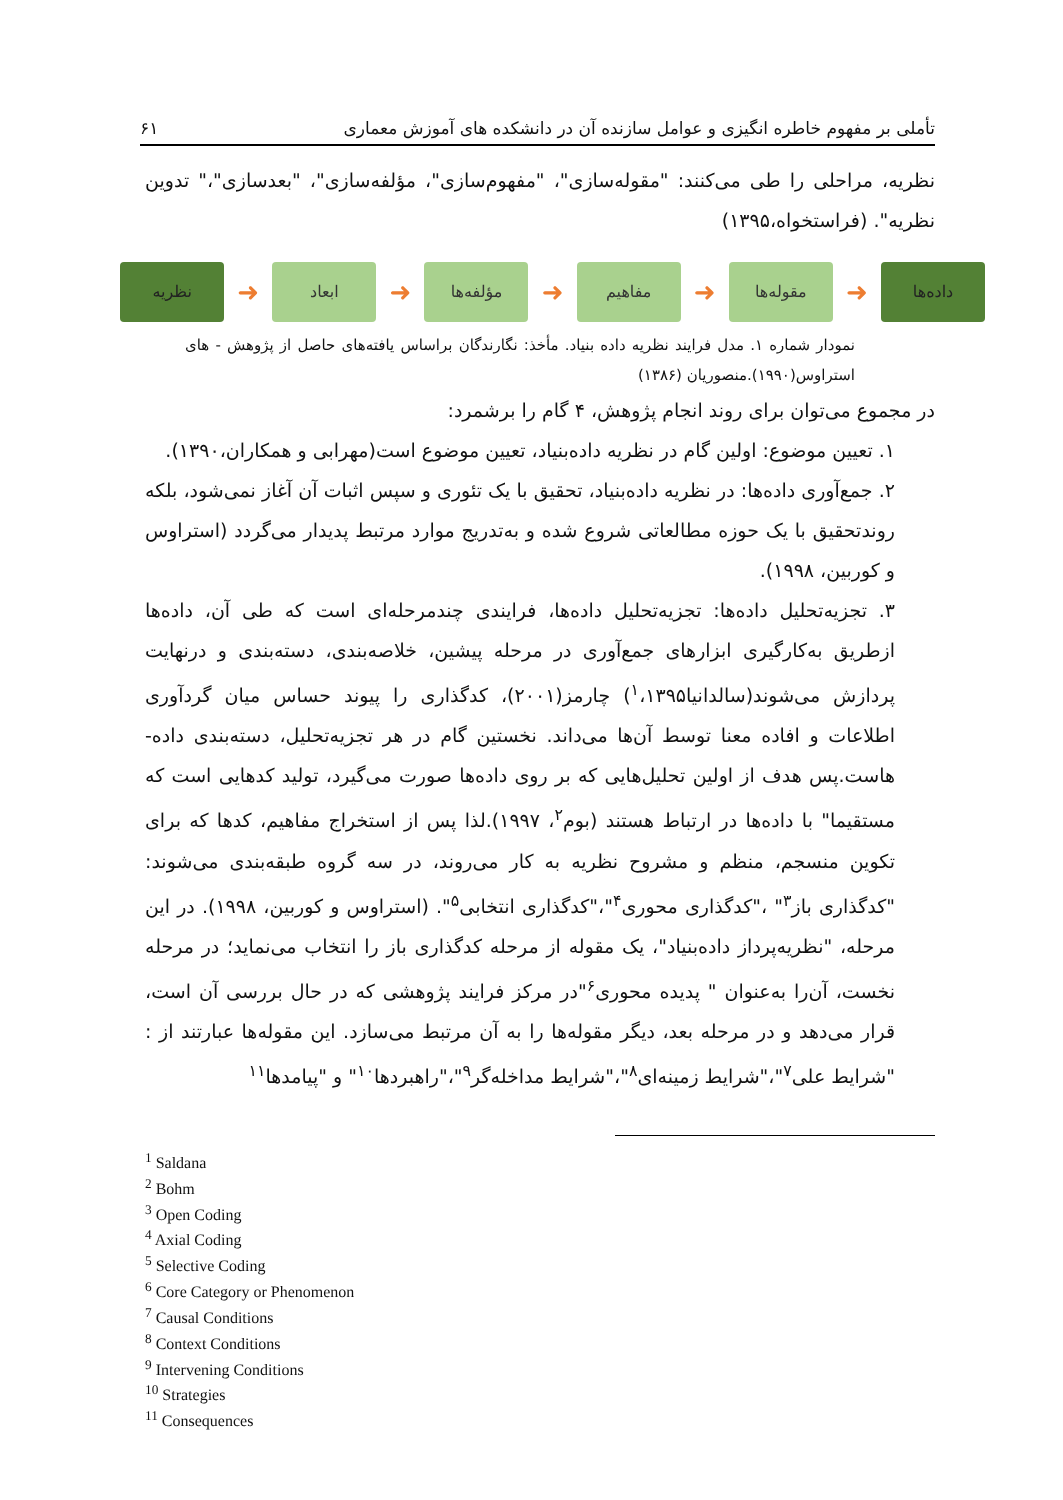تأملی بر مفهوم خاطره انگیزی و عوامل سازنده آن در دانشکده های آموزش معماری ۶۱
نظریه، مراحلی را طی می‌کنند: "مقوله‌سازی"، "مفهوم‌سازی"، مؤلفه‌سازی"، "بعدسازی"،" تدوین نظریه". (فراستخواه،۱۳۹۵)
داده‌ها
➜
مقوله‌ها
➜
مفاهیم
➜
مؤلفه‌ها
➜
ابعاد
➜
نظریه
نمودار شماره ۱. مدل فرایند نظریه داده بنیاد. مأخذ: نگارندگان براساس یافته‌های حاصل از پژوهش - های استراوس(۱۹۹۰).منصوریان (۱۳۸۶)
در مجموع می‌توان برای روند انجام پژوهش، ۴ گام را برشمرد:
۱. تعیین موضوع: اولین گام در نظریه داده‌بنیاد، تعیین موضوع است(مهرابی و همکاران،۱۳۹۰).
۲. جمع‌آوری داده‌ها: در نظریه داده‌بنیاد، تحقیق با یک تئوری و سپس اثبات آن آغاز نمی‌شود، بلکه روندتحقیق با یک حوزه مطالعاتی شروع شده و به‌تدریج موارد مرتبط پدیدار می‌گردد (استراوس و کوربین، ۱۹۹۸).
۳. تجزیه‌تحلیل داده‌ها: تجزیه‌تحلیل داده‌ها، فرایندی چندمرحله‌ای است که طی آن، داده‌ها ازطریق به‌کارگیری ابزارهای جمع‌آوری در مرحله پیشین، خلاصه‌بندی، دسته‌بندی و درنهایت پردازش می‌شوند(سالدانیا<sup>۱</sup>،۱۳۹۵) چارمز(۲۰۰۱)، کدگذاری را پیوند حساس میان گردآوری اطلاعات و افاده معنا توسط آن‌ها می‌داند. نخستین گام در هر تجزیه‌تحلیل، دسته‌بندی داده- هاست.پس هدف از اولین تحلیل‌هایی که بر روی داده‌ها صورت می‌گیرد، تولید کدهایی است که مستقیما" با داده‌ها در ارتباط هستند (بوم<sup>۲</sup>، ۱۹۹۷).لذا پس از استخراج مفاهیم، کدها که برای تکوین منسجم، منظم و مشروح نظریه به کار می‌روند، در سه گروه طبقه‌بندی می‌شوند: "کدگذاری باز<sup>۳</sup>" ،"کدگذاری محوری<sup>۴</sup>"،"کدگذاری انتخابی<sup>۵</sup>". (استراوس و کوربین، ۱۹۹۸). در این مرحله، "نظریه‌پرداز داده‌بنیاد"، یک مقوله از مرحله کدگذاری باز را انتخاب می‌نماید؛ در مرحله نخست، آن‌را به‌عنوان " پدیده محوری<sup>۶</sup>"در مرکز فرایند پژوهشی که در حال بررسی آن است، قرار می‌دهد و در مرحله بعد، دیگر مقوله‌ها را به آن مرتبط می‌سازد. این مقوله‌ها عبارتند از : "شرایط علی<sup>۷</sup>"،"شرایط زمینه‌ای<sup>۸</sup>"،"شرایط مداخله‌گر<sup>۹</sup>"،"راهبردها<sup>۱۰</sup>" و "پیامدها<sup>۱۱</sup>
<sup>1</sup> Saldana
<sup>2</sup> Bohm
<sup>3</sup> Open Coding
<sup>4</sup> Axial Coding
<sup>5</sup> Selective Coding
<sup>6</sup> Core Category or Phenomenon
<sup>7</sup> Causal Conditions
<sup>8</sup> Context Conditions
<sup>9</sup> Intervening Conditions
<sup>10</sup> Strategies
<sup>11</sup> Consequences